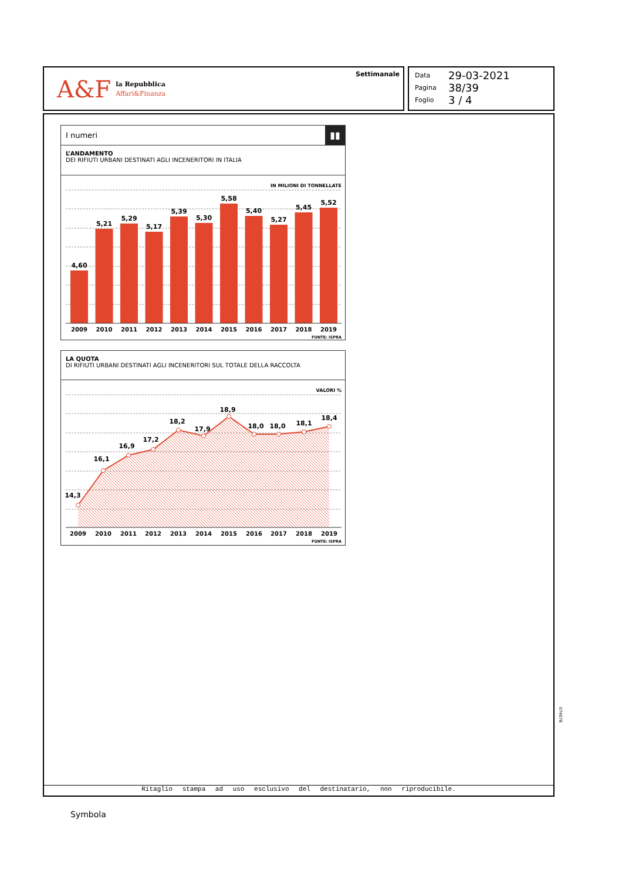A&F la Repubblica
Affari&Finanza
Settimanale
Data 29-03-2021
Pagina 38/39
Foglio 3 / 4
I numeri ▮▮
L’ANDAMENTO
DEI RIFIUTI URBANI DESTINATI AGLI INCENERITORI IN ITALIA
IN MILIONI DI TONNELLATE
4,60
5,21
5,29
5,17
5,39
5,30
5,58
5,40
5,27
5,45
5,52
2009
2010
2011
2012
2013
2014
2015
2016
2017
2018
2019
FONTE: ISPRA
LA QUOTA
DI RIFIUTI URBANI DESTINATI AGLI INCENERITORI SUL TOTALE DELLA RACCOLTA
VALORI %
14,3
16,1
16,9
17,2
18,2
17,9
18,9
18,0
18,0
18,1
18,4
2009
2010
2011
2012
2013
2014
2015
2016
2017
2018
2019
FONTE: ISPRA
074078
Ritaglio stampa ad uso esclusivo del destinatario, non riproducibile.
Symbola